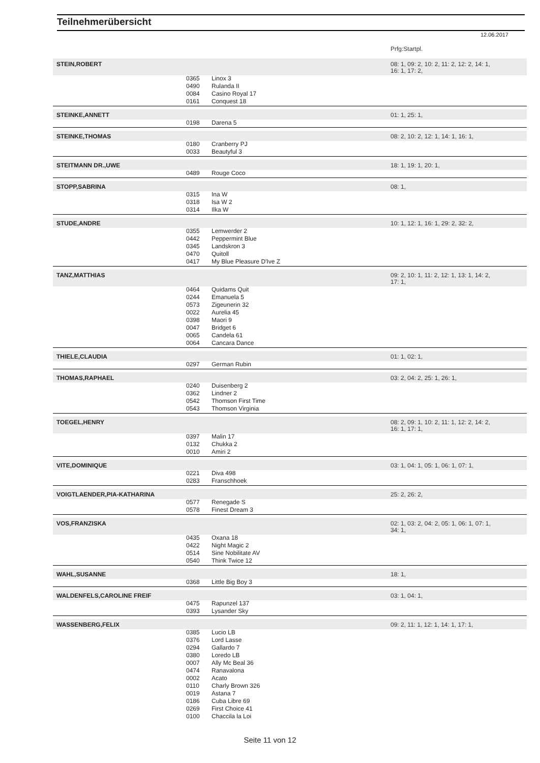Teilnehmerübersicht
12.06.2017
| | | | Prfg:Startpl. |
| STEIN,ROBERT | | | 08: 1, 09: 2, 10: 2, 11: 2, 12: 2, 14: 1, 16: 1, 17: 2, |
| | 0365 | Linox 3 | |
| | 0490 | Rulanda II | |
| | 0084 | Casino Royal 17 | |
| | 0161 | Conquest 18 | |
| STEINKE,ANNETT | | | 01: 1, 25: 1, |
| | 0198 | Darena 5 | |
| STEINKE,THOMAS | | | 08: 2, 10: 2, 12: 1, 14: 1, 16: 1, |
| | 0180 | Cranberry PJ | |
| | 0033 | Beautyful 3 | |
| STEITMANN DR.,UWE | | | 18: 1, 19: 1, 20: 1, |
| | 0489 | Rouge Coco | |
| STOPP,SABRINA | | | 08: 1, |
| | 0315 | Ina W | |
| | 0318 | Isa W 2 | |
| | 0314 | Ilka W | |
| STUDE,ANDRE | | | 10: 1, 12: 1, 16: 1, 29: 2, 32: 2, |
| | 0355 | Lemwerder 2 | |
| | 0442 | Peppermint Blue | |
| | 0345 | Landskron 3 | |
| | 0470 | Quitoll | |
| | 0417 | My Blue Pleasure D'Ive Z | |
| TANZ,MATTHIAS | | | 09: 2, 10: 1, 11: 2, 12: 1, 13: 1, 14: 2, 17: 1, |
| | 0464 | Quidams Quit | |
| | 0244 | Emanuela 5 | |
| | 0573 | Zigeunerin 32 | |
| | 0022 | Aurelia 45 | |
| | 0398 | Maori 9 | |
| | 0047 | Bridget 6 | |
| | 0065 | Candela 61 | |
| | 0064 | Cancara Dance | |
| THIELE,CLAUDIA | | | 01: 1, 02: 1, |
| | 0297 | German Rubin | |
| THOMAS,RAPHAEL | | | 03: 2, 04: 2, 25: 1, 26: 1, |
| | 0240 | Duisenberg 2 | |
| | 0362 | Lindner 2 | |
| | 0542 | Thomson First Time | |
| | 0543 | Thomson Virginia | |
| TOEGEL,HENRY | | | 08: 2, 09: 1, 10: 2, 11: 1, 12: 2, 14: 2, 16: 1, 17: 1, |
| | 0397 | Malin 17 | |
| | 0132 | Chukka 2 | |
| | 0010 | Amiri 2 | |
| VITE,DOMINIQUE | | | 03: 1, 04: 1, 05: 1, 06: 1, 07: 1, |
| | 0221 | Diva 498 | |
| | 0283 | Franschhoek | |
| VOIGTLAENDER,PIA-KATHARINA | | | 25: 2, 26: 2, |
| | 0577 | Renegade S | |
| | 0578 | Finest Dream 3 | |
| VOS,FRANZISKA | | | 02: 1, 03: 2, 04: 2, 05: 1, 06: 1, 07: 1, 34: 1, |
| | 0435 | Oxana 18 | |
| | 0422 | Night Magic 2 | |
| | 0514 | Sine Nobilitate AV | |
| | 0540 | Think Twice 12 | |
| WAHL,SUSANNE | | | 18: 1, |
| | 0368 | Little Big Boy 3 | |
| WALDENFELS,CAROLINE FREIF | | | 03: 1, 04: 1, |
| | 0475 | Rapunzel 137 | |
| | 0393 | Lysander Sky | |
| WASSENBERG,FELIX | | | 09: 2, 11: 1, 12: 1, 14: 1, 17: 1, |
| | 0385 | Lucio LB | |
| | 0376 | Lord Lasse | |
| | 0294 | Gallardo 7 | |
| | 0380 | Loredo LB | |
| | 0007 | Ally Mc Beal 36 | |
| | 0474 | Ranavalona | |
| | 0002 | Acato | |
| | 0110 | Charly Brown 326 | |
| | 0019 | Astana 7 | |
| | 0186 | Cuba Libre 69 | |
| | 0269 | First Choice 41 | |
| | 0100 | Chaccila la Loi | |
Seite 11 von 12